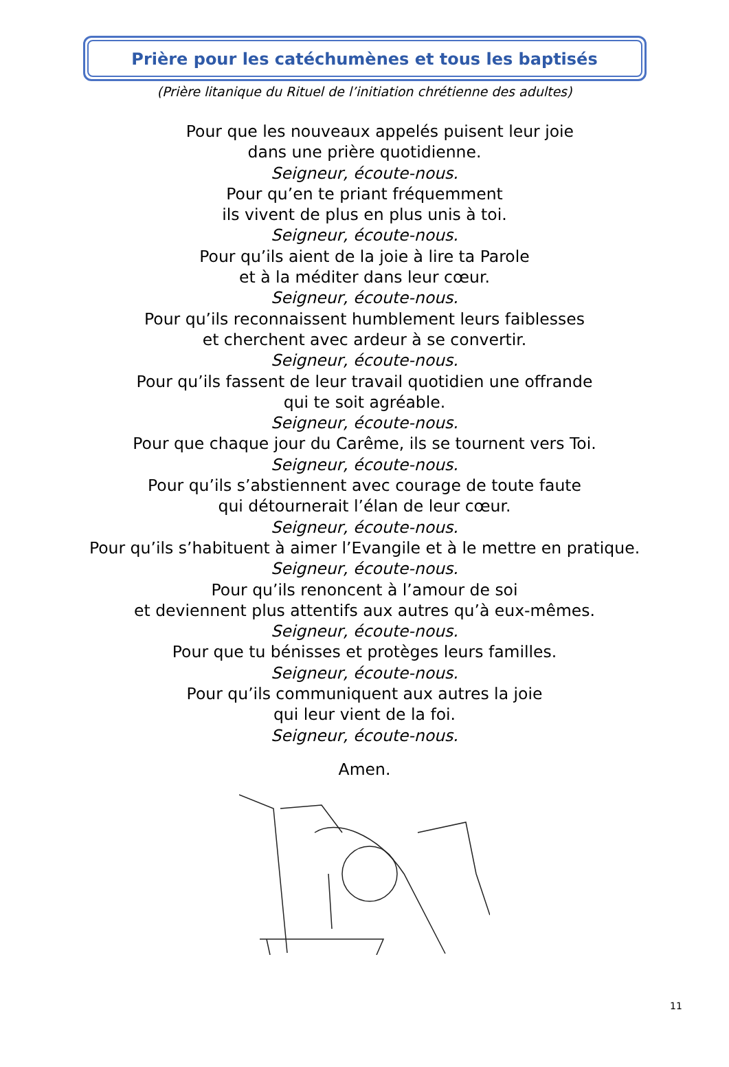Prière pour les catéchumènes et tous les baptisés
(Prière litanique du Rituel de l’initiation chrétienne des adultes)
Pour que les nouveaux appelés puisent leur joie
dans une prière quotidienne.
Seigneur, écoute-nous.
Pour qu’en te priant fréquemment
ils vivent de plus en plus unis à toi.
Seigneur, écoute-nous.
Pour qu’ils aient de la joie à lire ta Parole
et à la méditer dans leur cœur.
Seigneur, écoute-nous.
Pour qu’ils reconnaissent humblement leurs faiblesses
et cherchent avec ardeur à se convertir.
Seigneur, écoute-nous.
Pour qu’ils fassent de leur travail quotidien une offrande
qui te soit agréable.
Seigneur, écoute-nous.
Pour que chaque jour du Carême, ils se tournent vers Toi.
Seigneur, écoute-nous.
Pour qu’ils s’abstiennent avec courage de toute faute
qui détournerait l’élan de leur cœur.
Seigneur, écoute-nous.
Pour qu’ils s’habituent à aimer l’Evangile et à le mettre en pratique.
Seigneur, écoute-nous.
Pour qu’ils renoncent à l’amour de soi
et deviennent plus attentifs aux autres qu’à eux-mêmes.
Seigneur, écoute-nous.
Pour que tu bénisses et protèges leurs familles.
Seigneur, écoute-nous.
Pour qu’ils communiquent aux autres la joie
qui leur vient de la foi.
Seigneur, écoute-nous.
Amen.
11